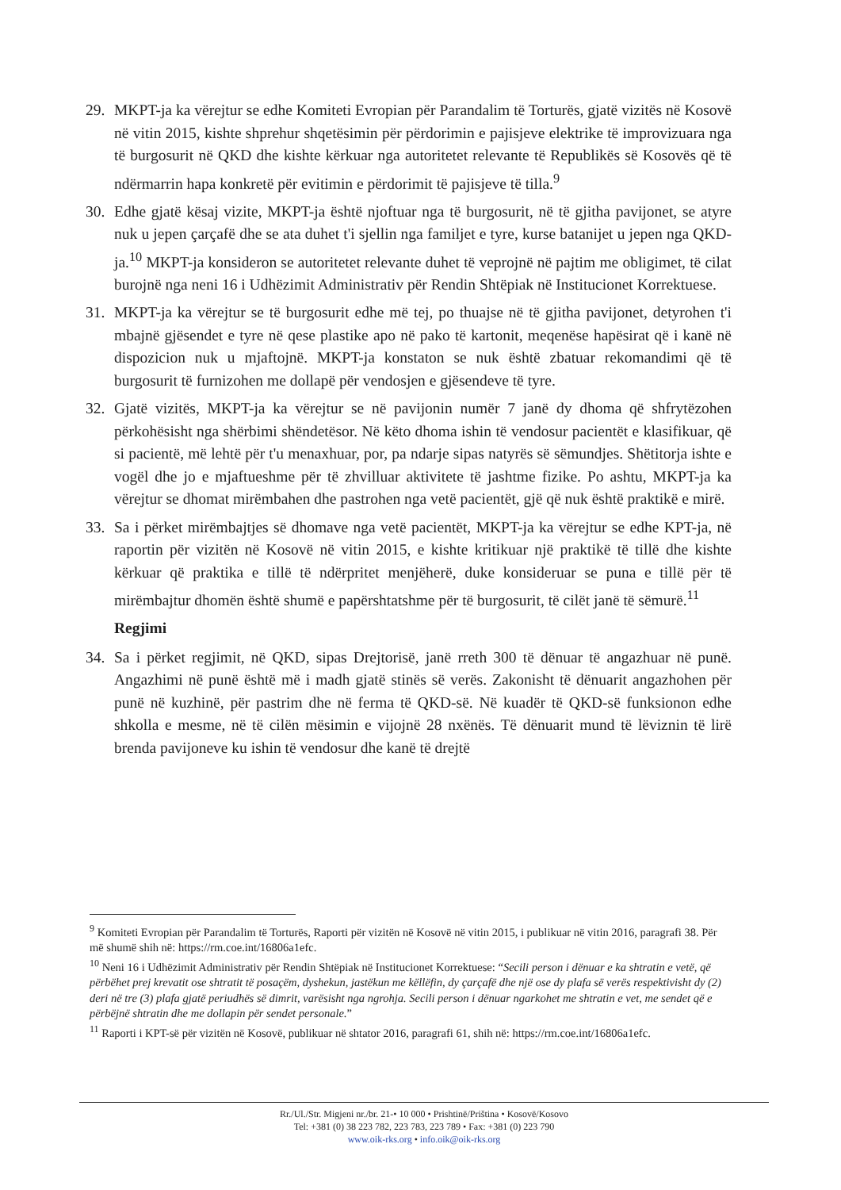29. MKPT-ja ka vërejtur se edhe Komiteti Evropian për Parandalim të Torturës, gjatë vizitës në Kosovë në vitin 2015, kishte shprehur shqetësimin për përdorimin e pajisjeve elektrike të improvizuara nga të burgosurit në QKD dhe kishte kërkuar nga autoritetet relevante të Republikës së Kosovës që të ndërmarrin hapa konkretë për evitimin e përdorimit të pajisjeve të tilla.<sup>9</sup>
30. Edhe gjatë kësaj vizite, MKPT-ja është njoftuar nga të burgosurit, në të gjitha pavijonet, se atyre nuk u jepen çarçafë dhe se ata duhet t'i sjellin nga familjet e tyre, kurse batanijet u jepen nga QKD-ja.<sup>10</sup> MKPT-ja konsideron se autoritetet relevante duhet të veprojnë në pajtim me obligimet, të cilat burojnë nga neni 16 i Udhëzimit Administrativ për Rendin Shtëpiak në Institucionet Korrektuese.
31. MKPT-ja ka vërejtur se të burgosurit edhe më tej, po thuajse në të gjitha pavijonet, detyrohen t'i mbajnë gjësendet e tyre në qese plastike apo në pako të kartonit, meqenëse hapësirat që i kanë në dispozicion nuk u mjaftojnë. MKPT-ja konstaton se nuk është zbatuar rekomandimi që të burgosurit të furnizohen me dollapë për vendosjen e gjësendeve të tyre.
32. Gjatë vizitës, MKPT-ja ka vërejtur se në pavijonin numër 7 janë dy dhoma që shfrytëzohen përkohësisht nga shërbimi shëndetësor. Në këto dhoma ishin të vendosur pacientët e klasifikuar, që si pacientë, më lehtë për t'u menaxhuar, por, pa ndarje sipas natyrës së sëmundjes. Shëtitorja ishte e vogël dhe jo e mjaftueshme për të zhvilluar aktivitete të jashtme fizike. Po ashtu, MKPT-ja ka vërejtur se dhomat mirëmbahen dhe pastrohen nga vetë pacientët, gjë që nuk është praktikë e mirë.
33. Sa i përket mirëmbajtjes së dhomave nga vetë pacientët, MKPT-ja ka vërejtur se edhe KPT-ja, në raportin për vizitën në Kosovë në vitin 2015, e kishte kritikuar një praktikë të tillë dhe kishte kërkuar që praktika e tillë të ndërpritet menjëherë, duke konsideruar se puna e tillë për të mirëmbajtur dhomën është shumë e papërshtatshme për të burgosurit, të cilët janë të sëmurë.<sup>11</sup>
Regjimi
34. Sa i përket regjimit, në QKD, sipas Drejtorisë, janë rreth 300 të dënuar të angazhuar në punë. Angazhimi në punë është më i madh gjatë stinës së verës. Zakonisht të dënuarit angazhohen për punë në kuzhinë, për pastrim dhe në ferma të QKD-së. Në kuadër të QKD-së funksionon edhe shkolla e mesme, në të cilën mësimin e vijojnë 28 nxënës. Të dënuarit mund të lëviznin të lirë brenda pavijoneve ku ishin të vendosur dhe kanë të drejtë
<sup>9</sup> Komiteti Evropian për Parandalim të Torturës, Raporti për vizitën në Kosovë në vitin 2015, i publikuar në vitin 2016, paragrafi 38. Për më shumë shih në: https://rm.coe.int/16806a1efc.
<sup>10</sup> Neni 16 i Udhëzimit Administrativ për Rendin Shtëpiak në Institucionet Korrektuese: “Secili person i dënuar e ka shtratin e vetë, që përbëhet prej krevatit ose shtratit të posaçëm, dyshekun, jastëkun me këllëfin, dy çarçafë dhe një ose dy plafa së verës respektivisht dy (2) deri në tre (3) plafa gjatë periudhës së dimrit, varësisht nga ngrohja. Secili person i dënuar ngarkohet me shtratin e vet, me sendet që e përbëjnë shtratin dhe me dollapin për sendet personale.”
<sup>11</sup> Raporti i KPT-së për vizitën në Kosovë, publikuar në shtator 2016, paragrafi 61, shih në: https://rm.coe.int/16806a1efc.
Rr./Ul./Str. Migjeni nr./br. 21-• 10 000 • Prishtinë/Priština • Kosovë/Kosovo
Tel: +381 (0) 38 223 782, 223 783, 223 789 • Fax: +381 (0) 223 790
www.oik-rks.org • info.oik@oik-rks.org